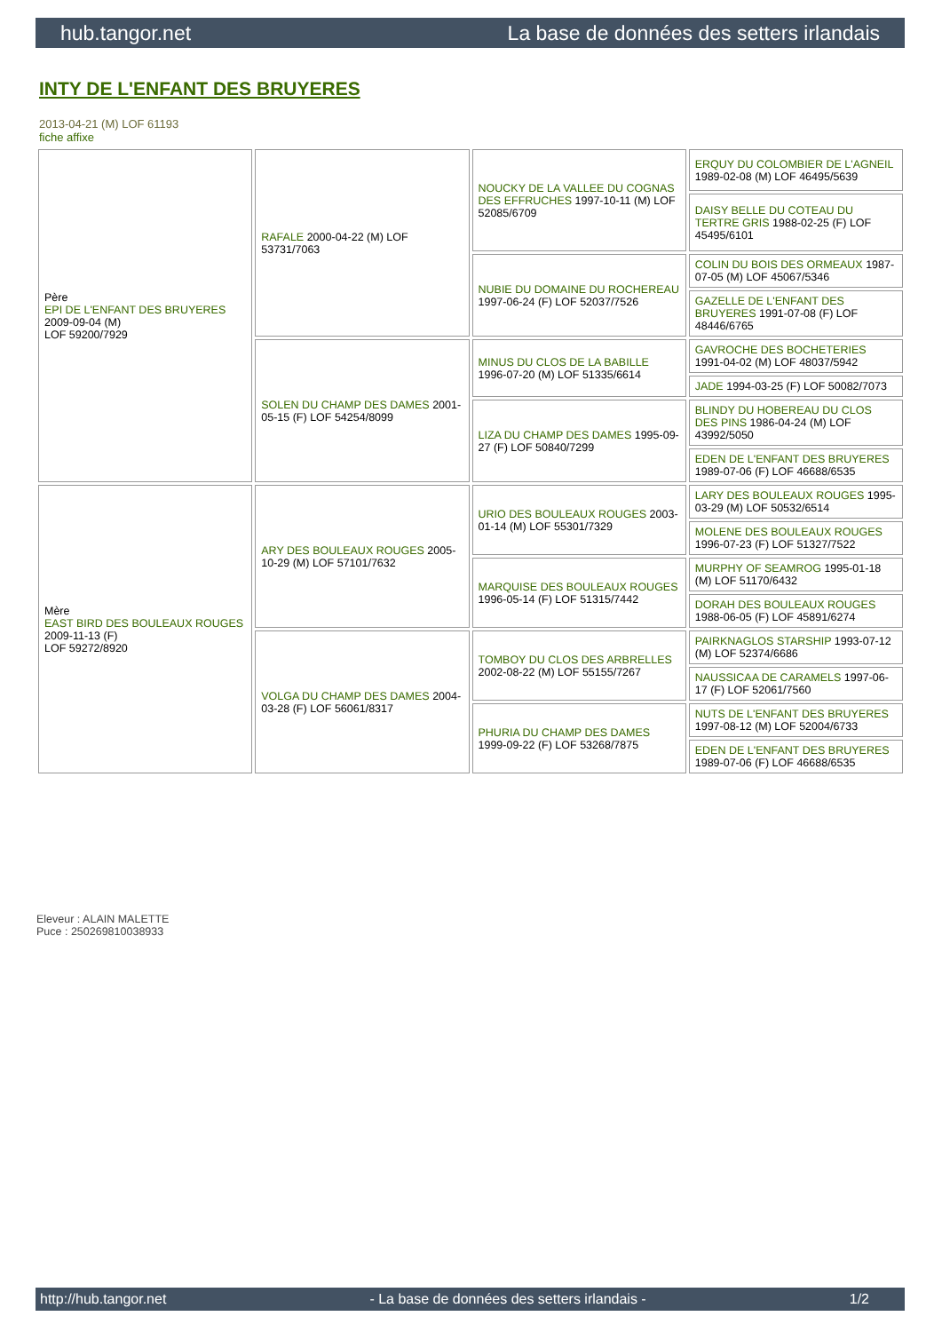hub.tangor.net La base de données des setters irlandais
INTY DE L'ENFANT DES BRUYERES
2013-04-21 (M) LOF 61193
fiche affixe
| Père EPI DE L'ENFANT DES BRUYERES 2009-09-04 (M) LOF 59200/7929 | RAFALE 2000-04-22 (M) LOF 53731/7063 | NOUCKY DE LA VALLEE DU COGNAS DES EFFRUCHES 1997-10-11 (M) LOF 52085/6709 | ERQUY DU COLOMBIER DE L'AGNEIL 1989-02-08 (M) LOF 46495/5639 |
| | | | DAISY BELLE DU COTEAU DU TERTRE GRIS 1988-02-25 (F) LOF 45495/6101 |
| | | NUBIE DU DOMAINE DU ROCHEREAU 1997-06-24 (F) LOF 52037/7526 | COLIN DU BOIS DES ORMEAUX 1987-07-05 (M) LOF 45067/5346 |
| | | | GAZELLE DE L'ENFANT DES BRUYERES 1991-07-08 (F) LOF 48446/6765 |
| | SOLEN DU CHAMP DES DAMES 2001-05-15 (F) LOF 54254/8099 | MINUS DU CLOS DE LA BABILLE 1996-07-20 (M) LOF 51335/6614 | GAVROCHE DES BOCHETERIES 1991-04-02 (M) LOF 48037/5942 |
| | | | JADE 1994-03-25 (F) LOF 50082/7073 |
| | | LIZA DU CHAMP DES DAMES 1995-09-27 (F) LOF 50840/7299 | BLINDY DU HOBEREAU DU CLOS DES PINS 1986-04-24 (M) LOF 43992/5050 |
| | | | EDEN DE L'ENFANT DES BRUYERES 1989-07-06 (F) LOF 46688/6535 |
| Mère EAST BIRD DES BOULEAUX ROUGES 2009-11-13 (F) LOF 59272/8920 | ARY DES BOULEAUX ROUGES 2005-10-29 (M) LOF 57101/7632 | URIO DES BOULEAUX ROUGES 2003-01-14 (M) LOF 55301/7329 | LARY DES BOULEAUX ROUGES 1995-03-29 (M) LOF 50532/6514 |
| | | | MOLENE DES BOULEAUX ROUGES 1996-07-23 (F) LOF 51327/7522 |
| | | MARQUISE DES BOULEAUX ROUGES 1996-05-14 (F) LOF 51315/7442 | MURPHY OF SEAMROG 1995-01-18 (M) LOF 51170/6432 |
| | | | DORAH DES BOULEAUX ROUGES 1988-06-05 (F) LOF 45891/6274 |
| | VOLGA DU CHAMP DES DAMES 2004-03-28 (F) LOF 56061/8317 | TOMBOY DU CLOS DES ARBRELLES 2002-08-22 (M) LOF 55155/7267 | PAIRKNAGLOS STARSHIP 1993-07-12 (M) LOF 52374/6686 |
| | | | NAUSSICAA DE CARAMELS 1997-06-17 (F) LOF 52061/7560 |
| | | PHURIA DU CHAMP DES DAMES 1999-09-22 (F) LOF 53268/7875 | NUTS DE L'ENFANT DES BRUYERES 1997-08-12 (M) LOF 52004/6733 |
| | | | EDEN DE L'ENFANT DES BRUYERES 1989-07-06 (F) LOF 46688/6535 |
Eleveur : ALAIN MALETTE
Puce : 250269810038933
http://hub.tangor.net - La base de données des setters irlandais - 1/2